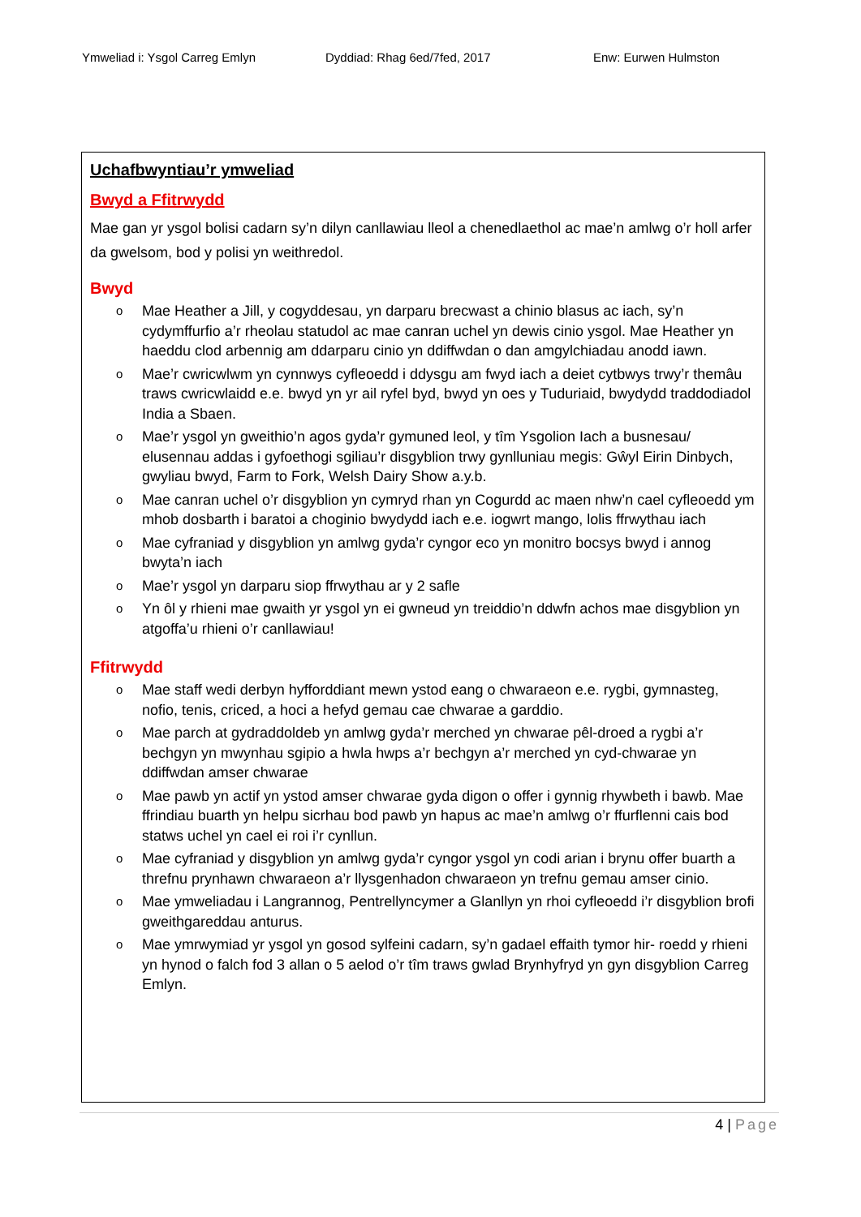Ymweliad i: Ysgol Carreg Emlyn Dyddiad: Rhag 6ed/7fed, 2017 Enw: Eurwen Hulmston
Uchafbwyntiau’r ymweliad
Bwyd a Ffitrwydd
Mae gan yr ysgol bolisi cadarn sy’n dilyn canllawiau lleol a chenedlaethol ac mae’n amlwg o’r holl arfer da gwelsom, bod y polisi yn weithredol.
Bwyd
o
Mae Heather a Jill, y cogyddesau, yn darparu brecwast a chinio blasus ac iach, sy’n cydymffurfio a’r rheolau statudol ac mae canran uchel yn dewis cinio ysgol. Mae Heather yn haeddu clod arbennig am ddarparu cinio yn ddiffwdan o dan amgylchiadau anodd iawn.
o
Mae’r cwricwlwm yn cynnwys cyfleoedd i ddysgu am fwyd iach a deiet cytbwys trwy’r themâu traws cwricwlaidd e.e. bwyd yn yr ail ryfel byd, bwyd yn oes y Tuduriaid, bwydydd traddodiadol India a Sbaen.
o
Mae’r ysgol yn gweithio’n agos gyda’r gymuned leol, y tîm Ysgolion Iach a busnesau/ elusennau addas i gyfoethogi sgiliau’r disgyblion trwy gynlluniau megis: Gŵyl Eirin Dinbych, gwyliau bwyd, Farm to Fork, Welsh Dairy Show a.y.b.
o
Mae canran uchel o’r disgyblion yn cymryd rhan yn Cogurdd ac maen nhw’n cael cyfleoedd ym mhob dosbarth i baratoi a choginio bwydydd iach e.e. iogwrt mango, lolis ffrwythau iach
o
Mae cyfraniad y disgyblion yn amlwg gyda’r cyngor eco yn monitro bocsys bwyd i annog bwyta’n iach
o
Mae’r ysgol yn darparu siop ffrwythau ar y 2 safle
o
Yn ôl y rhieni mae gwaith yr ysgol yn ei gwneud yn treiddio’n ddwfn achos mae disgyblion yn atgoffa’u rhieni o’r canllawiau!
Ffitrwydd
o
Mae staff wedi derbyn hyfforddiant mewn ystod eang o chwaraeon e.e. rygbi, gymnasteg, nofio, tenis, criced, a hoci a hefyd gemau cae chwarae a garddio.
o
Mae parch at gydraddoldeb yn amlwg gyda’r merched yn chwarae pêl-droed a rygbi a’r bechgyn yn mwynhau sgipio a hwla hwps a’r bechgyn a’r merched yn cyd-chwarae yn ddiffwdan amser chwarae
o
Mae pawb yn actif yn ystod amser chwarae gyda digon o offer i gynnig rhywbeth i bawb. Mae ffrindiau buarth yn helpu sicrhau bod pawb yn hapus ac mae’n amlwg o’r ffurflenni cais bod statws uchel yn cael ei roi i’r cynllun.
o
Mae cyfraniad y disgyblion yn amlwg gyda’r cyngor ysgol yn codi arian i brynu offer buarth a threfnu prynhawn chwaraeon a’r llysgenhadon chwaraeon yn trefnu gemau amser cinio.
o
Mae ymweliadau i Langrannog, Pentrellyncymer a Glanllyn yn rhoi cyfleoedd i’r disgyblion brofi gweithgareddau anturus.
o
Mae ymrwymiad yr ysgol yn gosod sylfeini cadarn, sy’n gadael effaith tymor hir- roedd y rhieni yn hynod o falch fod 3 allan o 5 aelod o’r tîm traws gwlad Brynhyfryd yn gyn disgyblion Carreg Emlyn.
4 | Page